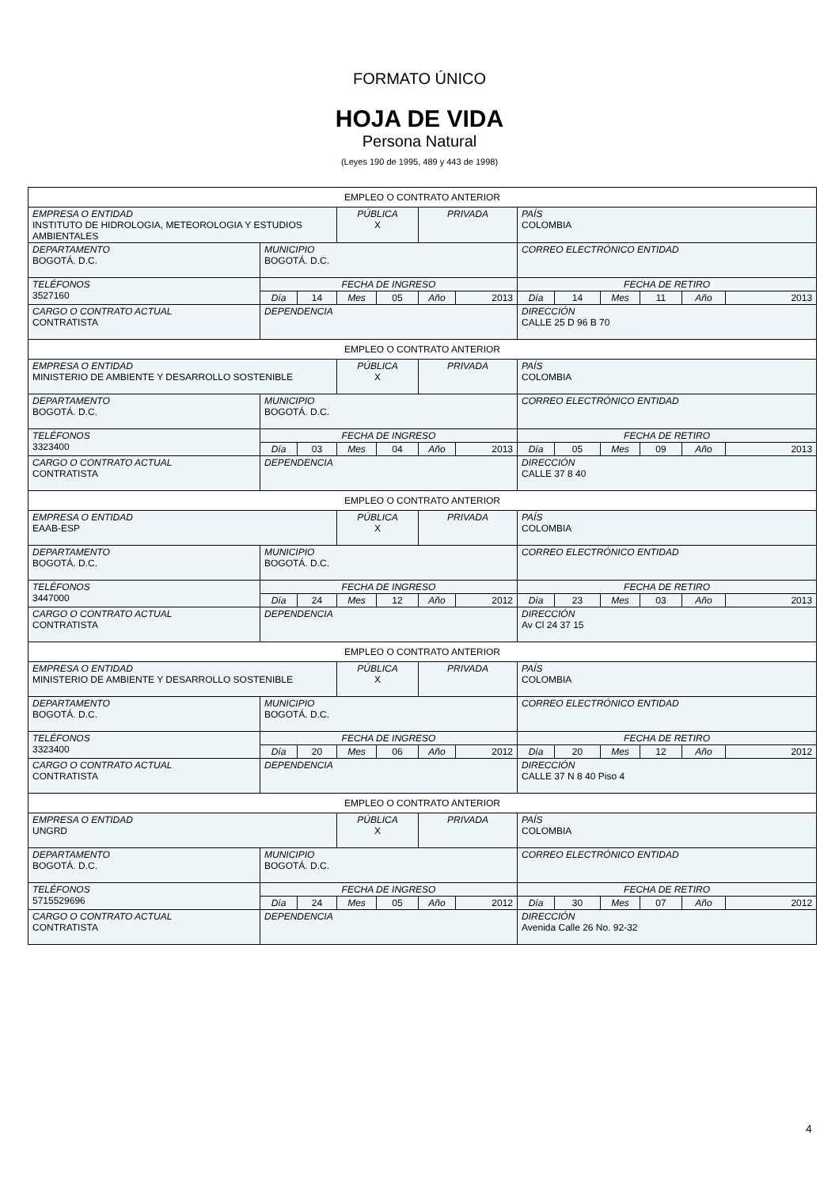FORMATO ÚNICO
HOJA DE VIDA
Persona Natural
(Leyes 190 de 1995, 489 y 443 de 1998)
| EMPLEO O CONTRATO ANTERIOR | | | | | | | | | | | | |
| EMPRESA O ENTIDAD INSTITUTO DE HIDROLOGIA, METEOROLOGIA Y ESTUDIOS AMBIENTALES | | | PÚBLICA X | | PRIVADA | | PAÍS COLOMBIA | | | | | |
| DEPARTAMENTO BOGOTÁ. D.C. | MUNICIPIO BOGOTÁ. D.C. | | | | | | CORREO ELECTRÓNICO ENTIDAD | | | | | |
| TELÉFONOS 3527160 | FECHA DE INGRESO | | | | | | FECHA DE RETIRO | | | | | |
| | Día | 14 | Mes | 05 | Año | 2013 | Día | 14 | Mes | 11 | Año | 2013 |
| CARGO O CONTRATO ACTUAL CONTRATISTA | DEPENDENCIA | | | | | | DIRECCIÓN CALLE 25 D 96 B 70 | | | | | |
| EMPLEO O CONTRATO ANTERIOR | | | | | | | | | | | | |
| EMPRESA O ENTIDAD MINISTERIO DE AMBIENTE Y DESARROLLO SOSTENIBLE | | | PÚBLICA X | | PRIVADA | | PAÍS COLOMBIA | | | | | |
| DEPARTAMENTO BOGOTÁ. D.C. | MUNICIPIO BOGOTÁ. D.C. | | | | | | CORREO ELECTRÓNICO ENTIDAD | | | | | |
| TELÉFONOS 3323400 | FECHA DE INGRESO | | | | | | FECHA DE RETIRO | | | | | |
| | Día | 03 | Mes | 04 | Año | 2013 | Día | 05 | Mes | 09 | Año | 2013 |
| CARGO O CONTRATO ACTUAL CONTRATISTA | DEPENDENCIA | | | | | | DIRECCIÓN CALLE 37 8 40 | | | | | |
| EMPLEO O CONTRATO ANTERIOR | | | | | | | | | | | | |
| EMPRESA O ENTIDAD EAAB-ESP | | | PÚBLICA X | | PRIVADA | | PAÍS COLOMBIA | | | | | |
| DEPARTAMENTO BOGOTÁ. D.C. | MUNICIPIO BOGOTÁ. D.C. | | | | | | CORREO ELECTRÓNICO ENTIDAD | | | | | |
| TELÉFONOS 3447000 | FECHA DE INGRESO | | | | | | FECHA DE RETIRO | | | | | |
| | Día | 24 | Mes | 12 | Año | 2012 | Día | 23 | Mes | 03 | Año | 2013 |
| CARGO O CONTRATO ACTUAL CONTRATISTA | DEPENDENCIA | | | | | | DIRECCIÓN Av Cl 24 37 15 | | | | | |
| EMPLEO O CONTRATO ANTERIOR | | | | | | | | | | | | |
| EMPRESA O ENTIDAD MINISTERIO DE AMBIENTE Y DESARROLLO SOSTENIBLE | | | PÚBLICA X | | PRIVADA | | PAÍS COLOMBIA | | | | | |
| DEPARTAMENTO BOGOTÁ. D.C. | MUNICIPIO BOGOTÁ. D.C. | | | | | | CORREO ELECTRÓNICO ENTIDAD | | | | | |
| TELÉFONOS 3323400 | FECHA DE INGRESO | | | | | | FECHA DE RETIRO | | | | | |
| | Día | 20 | Mes | 06 | Año | 2012 | Día | 20 | Mes | 12 | Año | 2012 |
| CARGO O CONTRATO ACTUAL CONTRATISTA | DEPENDENCIA | | | | | | DIRECCIÓN CALLE 37 N 8 40 Piso 4 | | | | | |
| EMPLEO O CONTRATO ANTERIOR | | | | | | | | | | | | |
| EMPRESA O ENTIDAD UNGRD | | | PÚBLICA X | | PRIVADA | | PAÍS COLOMBIA | | | | | |
| DEPARTAMENTO BOGOTÁ. D.C. | MUNICIPIO BOGOTÁ. D.C. | | | | | | CORREO ELECTRÓNICO ENTIDAD | | | | | |
| TELÉFONOS 5715529696 | FECHA DE INGRESO | | | | | | FECHA DE RETIRO | | | | | |
| | Día | 24 | Mes | 05 | Año | 2012 | Día | 30 | Mes | 07 | Año | 2012 |
| CARGO O CONTRATO ACTUAL CONTRATISTA | DEPENDENCIA | | | | | | DIRECCIÓN Avenida Calle 26 No. 92-32 | | | | | |
4